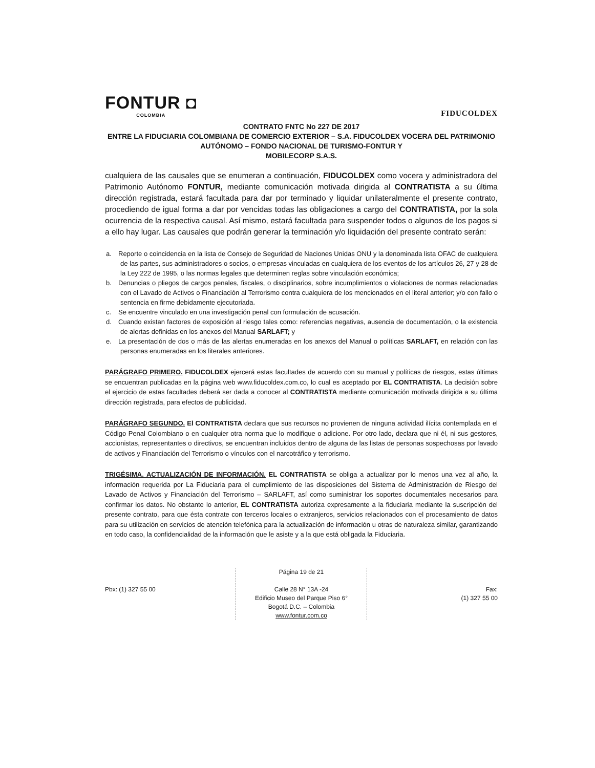FONTUR ◘
COLOMBIA
FIDUCOLDEX
CONTRATO FNTC No 227 DE 2017
ENTRE LA FIDUCIARIA COLOMBIANA DE COMERCIO EXTERIOR – S.A. FIDUCOLDEX VOCERA DEL PATRIMONIO AUTÓNOMO – FONDO NACIONAL DE TURISMO-FONTUR Y
MOBILECORP S.A.S.
cualquiera de las causales que se enumeran a continuación, FIDUCOLDEX como vocera y administradora del Patrimonio Autónomo FONTUR, mediante comunicación motivada dirigida al CONTRATISTA a su última dirección registrada, estará facultada para dar por terminado y liquidar unilateralmente el presente contrato, procediendo de igual forma a dar por vencidas todas las obligaciones a cargo del CONTRATISTA, por la sola ocurrencia de la respectiva causal. Así mismo, estará facultada para suspender todos o algunos de los pagos si a ello hay lugar. Las causales que podrán generar la terminación y/o liquidación del presente contrato serán:
a. Reporte o coincidencia en la lista de Consejo de Seguridad de Naciones Unidas ONU y la denominada lista OFAC de cualquiera de las partes, sus administradores o socios, o empresas vinculadas en cualquiera de los eventos de los artículos 26, 27 y 28 de la Ley 222 de 1995, o las normas legales que determinen reglas sobre vinculación económica;
b. Denuncias o pliegos de cargos penales, fiscales, o disciplinarios, sobre incumplimientos o violaciones de normas relacionadas con el Lavado de Activos o Financiación al Terrorismo contra cualquiera de los mencionados en el literal anterior; y/o con fallo o sentencia en firme debidamente ejecutoriada.
c. Se encuentre vinculado en una investigación penal con formulación de acusación.
d. Cuando existan factores de exposición al riesgo tales como: referencias negativas, ausencia de documentación, o la existencia de alertas definidas en los anexos del Manual SARLAFT; y
e. La presentación de dos o más de las alertas enumeradas en los anexos del Manual o políticas SARLAFT, en relación con las personas enumeradas en los literales anteriores.
PARÁGRAFO PRIMERO. FIDUCOLDEX ejercerá estas facultades de acuerdo con su manual y políticas de riesgos, estas últimas se encuentran publicadas en la página web www.fiducoldex.com.co, lo cual es aceptado por EL CONTRATISTA. La decisión sobre el ejercicio de estas facultades deberá ser dada a conocer al CONTRATISTA mediante comunicación motivada dirigida a su última dirección registrada, para efectos de publicidad.
PARÁGRAFO SEGUNDO. El CONTRATISTA declara que sus recursos no provienen de ninguna actividad ilícita contemplada en el Código Penal Colombiano o en cualquier otra norma que lo modifique o adicione. Por otro lado, declara que ni él, ni sus gestores, accionistas, representantes o directivos, se encuentran incluidos dentro de alguna de las listas de personas sospechosas por lavado de activos y Financiación del Terrorismo o vínculos con el narcotráfico y terrorismo.
TRIGÉSIMA. ACTUALIZACIÓN DE INFORMACIÓN. EL CONTRATISTA se obliga a actualizar por lo menos una vez al año, la información requerida por La Fiduciaria para el cumplimiento de las disposiciones del Sistema de Administración de Riesgo del Lavado de Activos y Financiación del Terrorismo – SARLAFT, así como suministrar los soportes documentales necesarios para confirmar los datos. No obstante lo anterior, EL CONTRATISTA autoriza expresamente a la fiduciaria mediante la suscripción del presente contrato, para que ésta contrate con terceros locales o extranjeros, servicios relacionados con el procesamiento de datos para su utilización en servicios de atención telefónica para la actualización de información u otras de naturaleza similar, garantizando en todo caso, la confidencialidad de la información que le asiste y a la que está obligada la Fiduciaria.
Pbx: (1) 327 55 00 Página 19 de 21
Calle 28 N° 13A -24
Edificio Museo del Parque Piso 6°
Bogotá D.C. – Colombia
www.fontur.com.co
Fax:
(1) 327 55 00